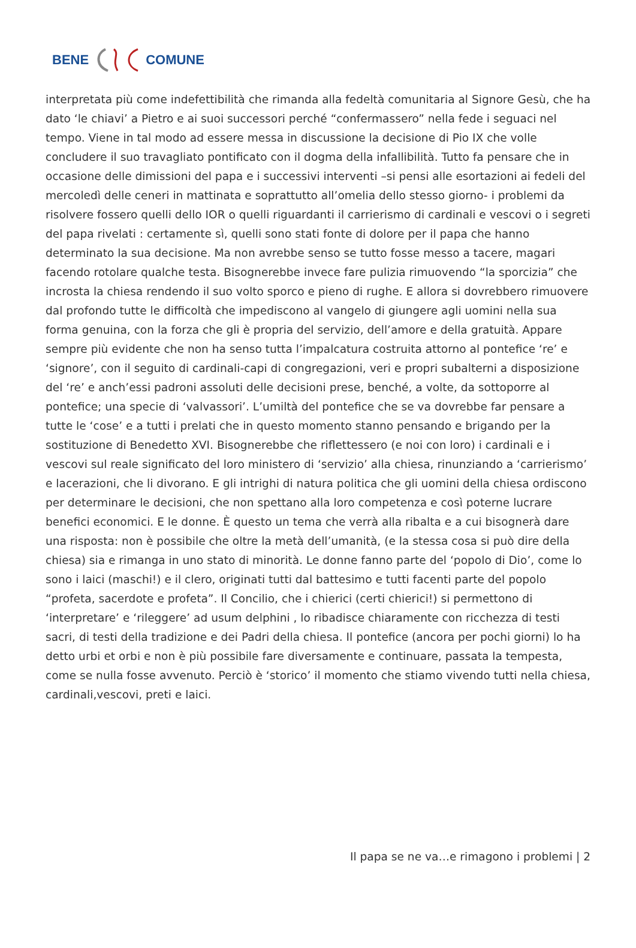BENE COMUNE
interpretata più come indefettibilità che rimanda alla fedeltà comunitaria al Signore Gesù, che ha dato ‘le chiavi’ a Pietro e ai suoi successori perché “confermassero” nella fede i seguaci nel tempo. Viene in tal modo ad essere messa in discussione la decisione di Pio IX che volle concludere il suo travagliato pontificato con il dogma della infallibilità. Tutto fa pensare che in occasione delle dimissioni del papa e i successivi interventi –si pensi alle esortazioni ai fedeli del mercoledì delle ceneri in mattinata e soprattutto all’omelia dello stesso giorno- i problemi da risolvere fossero quelli dello IOR o quelli riguardanti il carrierismo di cardinali e vescovi o i segreti del papa rivelati : certamente sì, quelli sono stati fonte di dolore per il papa che hanno determinato la sua decisione. Ma non avrebbe senso se tutto fosse messo a tacere, magari facendo rotolare qualche testa. Bisognerebbe invece fare pulizia rimuovendo “la sporcizia” che incrosta la chiesa rendendo il suo volto sporco e pieno di rughe. E allora si dovrebbero rimuovere dal profondo tutte le difficoltà che impediscono al vangelo di giungere agli uomini nella sua forma genuina, con la forza che gli è propria del servizio, dell’amore e della gratuità. Appare sempre più evidente che non ha senso tutta l’impalcatura costruita attorno al pontefice ‘re’ e ‘signore’, con il seguito di cardinali-capi di congregazioni, veri e propri subalterni a disposizione del ‘re’ e anch’essi padroni assoluti delle decisioni prese, benché, a volte, da sottoporre al pontefice; una specie di ‘valvassori’. L’umiltà del pontefice che se va dovrebbe far pensare a tutte le ‘cose’ e a tutti i prelati che in questo momento stanno pensando e brigando per la sostituzione di Benedetto XVI. Bisognerebbe che riflettessero (e noi con loro) i cardinali e i vescovi sul reale significato del loro ministero di ‘servizio’ alla chiesa, rinunziando a ‘carrierismo’ e lacerazioni, che li divorano. E gli intrighi di natura politica che gli uomini della chiesa ordiscono per determinare le decisioni, che non spettano alla loro competenza e così poterne lucrare benefici economici. E le donne. È questo un tema che verrà alla ribalta e a cui bisognerà dare una risposta: non è possibile che oltre la metà dell’umanità, (e la stessa cosa si può dire della chiesa) sia e rimanga in uno stato di minorità. Le donne fanno parte del ‘popolo di Dio’, come lo sono i laici (maschi!) e il clero, originati tutti dal battesimo e tutti facenti parte del popolo “profeta, sacerdote e profeta”. Il Concilio, che i chierici (certi chierici!) si permettono di ‘interpretare’ e ‘rileggere’ ad usum delphini , lo ribadisce chiaramente con ricchezza di testi sacri, di testi della tradizione e dei Padri della chiesa. Il pontefice (ancora per pochi giorni) lo ha detto urbi et orbi e non è più possibile fare diversamente e continuare, passata la tempesta, come se nulla fosse avvenuto. Perciò è ‘storico’ il momento che stiamo vivendo tutti nella chiesa, cardinali,vescovi, preti e laici.
Il papa se ne va…e rimagono i problemi | 2